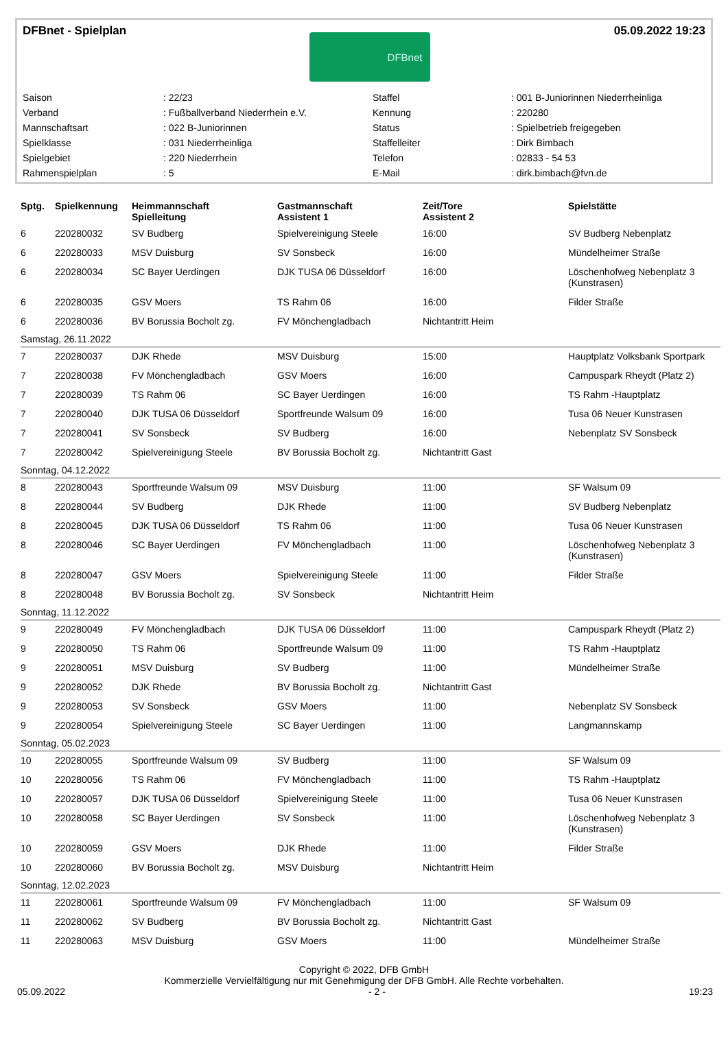DFBnet - Spielplan
DFBnet
05.09.2022 19:23
| Saison | : 22/23 | Staffel | : 001 B-Juniorinnen Niederrheinliga |
| Verband | : Fußballverband Niederrhein e.V. | Kennung | : 220280 |
| Mannschaftsart | : 022 B-Juniorinnen | Status | : Spielbetrieb freigegeben |
| Spielklasse | : 031 Niederrheinliga | Staffelleiter | : Dirk Bimbach |
| Spielgebiet | : 220 Niederrhein | Telefon | : 02833 - 54 53 |
| Rahmenspielplan | : 5 | E-Mail | : dirk.bimbach@fvn.de |
| Sptg. | Spielkennung | Heimmannschaft Spielleitung | Gastmannschaft Assistent 1 | Zeit/Tore Assistent 2 | Spielstätte |
| --- | --- | --- | --- | --- | --- |
| 6 | 220280032 | SV Budberg | Spielvereinigung Steele | 16:00 | SV Budberg Nebenplatz |
| 6 | 220280033 | MSV Duisburg | SV Sonsbeck | 16:00 | Mündelheimer Straße |
| 6 | 220280034 | SC Bayer Uerdingen | DJK TUSA 06 Düsseldorf | 16:00 | Löschenhofweg Nebenplatz 3 (Kunstrasen) |
| 6 | 220280035 | GSV Moers | TS Rahm 06 | 16:00 | Filder Straße |
| 6 | 220280036 | BV Borussia Bocholt zg. | FV Mönchengladbach | Nichtantritt Heim | |
| Samstag, 26.11.2022 | | | | | |
| 7 | 220280037 | DJK Rhede | MSV Duisburg | 15:00 | Hauptplatz Volksbank Sportpark |
| 7 | 220280038 | FV Mönchengladbach | GSV Moers | 16:00 | Campuspark Rheydt (Platz 2) |
| 7 | 220280039 | TS Rahm 06 | SC Bayer Uerdingen | 16:00 | TS Rahm -Hauptplatz |
| 7 | 220280040 | DJK TUSA 06 Düsseldorf | Sportfreunde Walsum 09 | 16:00 | Tusa 06 Neuer Kunstrasen |
| 7 | 220280041 | SV Sonsbeck | SV Budberg | 16:00 | Nebenplatz SV Sonsbeck |
| 7 | 220280042 | Spielvereinigung Steele | BV Borussia Bocholt zg. | Nichtantritt Gast | |
| Sonntag, 04.12.2022 | | | | | |
| 8 | 220280043 | Sportfreunde Walsum 09 | MSV Duisburg | 11:00 | SF Walsum 09 |
| 8 | 220280044 | SV Budberg | DJK Rhede | 11:00 | SV Budberg Nebenplatz |
| 8 | 220280045 | DJK TUSA 06 Düsseldorf | TS Rahm 06 | 11:00 | Tusa 06 Neuer Kunstrasen |
| 8 | 220280046 | SC Bayer Uerdingen | FV Mönchengladbach | 11:00 | Löschenhofweg Nebenplatz 3 (Kunstrasen) |
| 8 | 220280047 | GSV Moers | Spielvereinigung Steele | 11:00 | Filder Straße |
| 8 | 220280048 | BV Borussia Bocholt zg. | SV Sonsbeck | Nichtantritt Heim | |
| Sonntag, 11.12.2022 | | | | | |
| 9 | 220280049 | FV Mönchengladbach | DJK TUSA 06 Düsseldorf | 11:00 | Campuspark Rheydt (Platz 2) |
| 9 | 220280050 | TS Rahm 06 | Sportfreunde Walsum 09 | 11:00 | TS Rahm -Hauptplatz |
| 9 | 220280051 | MSV Duisburg | SV Budberg | 11:00 | Mündelheimer Straße |
| 9 | 220280052 | DJK Rhede | BV Borussia Bocholt zg. | Nichtantritt Gast | |
| 9 | 220280053 | SV Sonsbeck | GSV Moers | 11:00 | Nebenplatz SV Sonsbeck |
| 9 | 220280054 | Spielvereinigung Steele | SC Bayer Uerdingen | 11:00 | Langmannskamp |
| Sonntag, 05.02.2023 | | | | | |
| 10 | 220280055 | Sportfreunde Walsum 09 | SV Budberg | 11:00 | SF Walsum 09 |
| 10 | 220280056 | TS Rahm 06 | FV Mönchengladbach | 11:00 | TS Rahm -Hauptplatz |
| 10 | 220280057 | DJK TUSA 06 Düsseldorf | Spielvereinigung Steele | 11:00 | Tusa 06 Neuer Kunstrasen |
| 10 | 220280058 | SC Bayer Uerdingen | SV Sonsbeck | 11:00 | Löschenhofweg Nebenplatz 3 (Kunstrasen) |
| 10 | 220280059 | GSV Moers | DJK Rhede | 11:00 | Filder Straße |
| 10 | 220280060 | BV Borussia Bocholt zg. | MSV Duisburg | Nichtantritt Heim | |
| Sonntag, 12.02.2023 | | | | | |
| 11 | 220280061 | Sportfreunde Walsum 09 | FV Mönchengladbach | 11:00 | SF Walsum 09 |
| 11 | 220280062 | SV Budberg | BV Borussia Bocholt zg. | Nichtantritt Gast | |
| 11 | 220280063 | MSV Duisburg | GSV Moers | 11:00 | Mündelheimer Straße |
Copyright © 2022, DFB GmbH
Kommerzielle Vervielfältigung nur mit Genehmigung der DFB GmbH. Alle Rechte vorbehalten.
05.09.2022 - 2 - 19:23